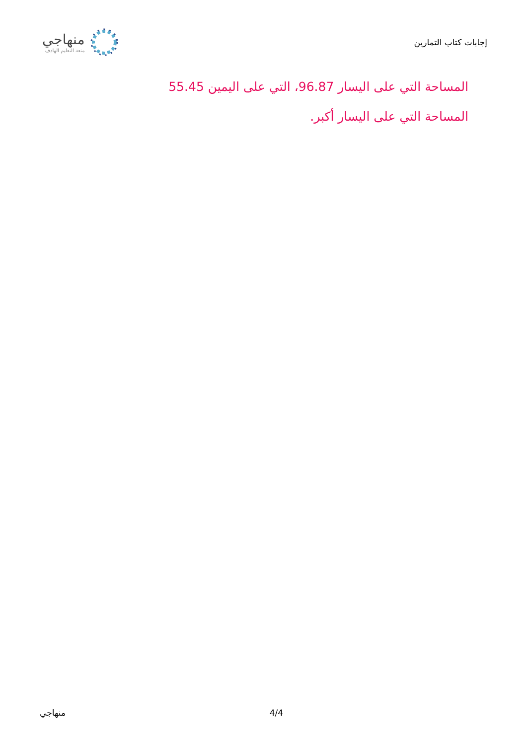منهاجي
متعة التعليم الهادف
إجابات كتاب التمارين
المساحة التي على اليسار 96.87، التي على اليمين 55.45
المساحة التي على اليسار أكبر.
منهاجي 4/4